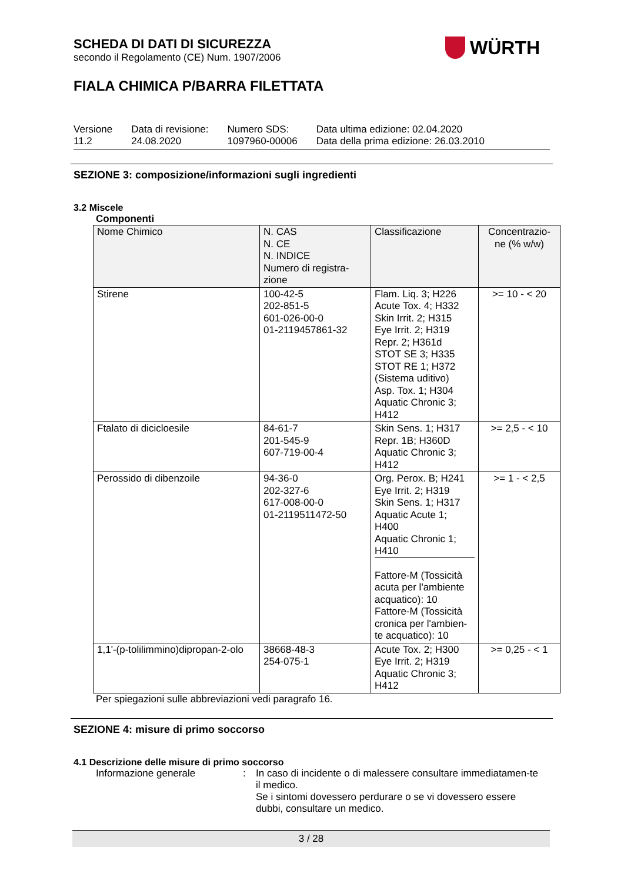SCHEDA DI DATI DI SICUREZZA
secondo il Regolamento (CE) Num. 1907/2006
FIALA CHIMICA P/BARRA FILETTATA
WÜRTH
| Versione 11.2 | Data di revisione: 24.08.2020 | Numero SDS: 1097960-00006 | Data ultima edizione: 02.04.2020 Data della prima edizione: 26.03.2010 |
SEZIONE 3: composizione/informazioni sugli ingredienti
3.2 Miscele
Componenti
| Nome Chimico | N. CAS N. CE N. INDICE Numero di registra- zione | Classificazione | Concentrazio- ne (% w/w) |
| --- | --- | --- | --- |
| Stirene | 100-42-5 202-851-5 601-026-00-0 01-2119457861-32 | Flam. Liq. 3; H226 Acute Tox. 4; H332 Skin Irrit. 2; H315 Eye Irrit. 2; H319 Repr. 2; H361d STOT SE 3; H335 STOT RE 1; H372 (Sistema uditivo) Asp. Tox. 1; H304 Aquatic Chronic 3; H412 | >= 10 - < 20 |
| Ftalato di dicicloesile | 84-61-7 201-545-9 607-719-00-4 | Skin Sens. 1; H317 Repr. 1B; H360D Aquatic Chronic 3; H412 | >= 2,5 - < 10 |
| Perossido di dibenzoile | 94-36-0 202-327-6 617-008-00-0 01-2119511472-50 | Org. Perox. B; H241 Eye Irrit. 2; H319 Skin Sens. 1; H317 Aquatic Acute 1; H400 Aquatic Chronic 1; H410 Fattore-M (Tossicità acuta per l'ambiente acquatico): 10 Fattore-M (Tossicità cronica per l'ambien- te acquatico): 10 | >= 1 - < 2,5 |
| 1,1'-(p-tolilimmino)dipropan-2-olo | 38668-48-3 254-075-1 | Acute Tox. 2; H300 Eye Irrit. 2; H319 Aquatic Chronic 3; H412 | >= 0,25 - < 1 |
Per spiegazioni sulle abbreviazioni vedi paragrafo 16.
SEZIONE 4: misure di primo soccorso
4.1 Descrizione delle misure di primo soccorso
Informazione generale : In caso di incidente o di malessere consultare immediatamen-te il medico.
Se i sintomi dovessero perdurare o se vi dovessero essere dubbi, consultare un medico.
3 / 28